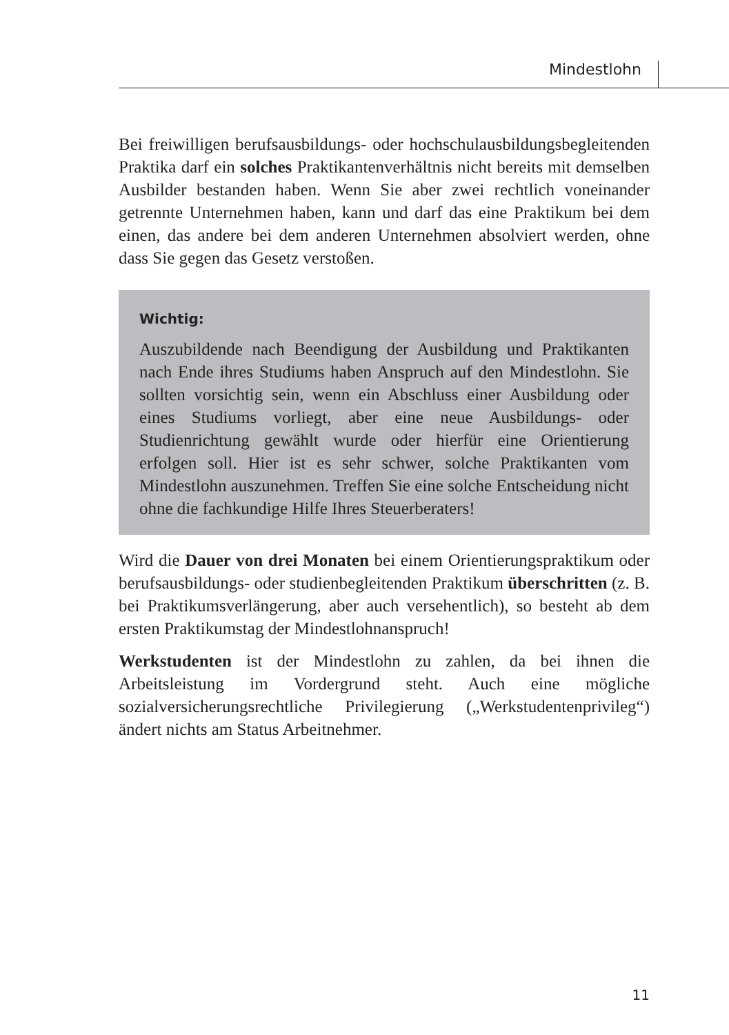Mindestlohn
Bei freiwilligen berufsausbildungs- oder hochschulausbildungsbegleitenden Praktika darf ein solches Praktikantenverhältnis nicht bereits mit demselben Ausbilder bestanden haben. Wenn Sie aber zwei rechtlich voneinander getrennte Unternehmen haben, kann und darf das eine Praktikum bei dem einen, das andere bei dem anderen Unternehmen absolviert werden, ohne dass Sie gegen das Gesetz verstoßen.
Wichtig:
Auszubildende nach Beendigung der Ausbildung und Praktikanten nach Ende ihres Studiums haben Anspruch auf den Mindestlohn. Sie sollten vorsichtig sein, wenn ein Abschluss einer Ausbildung oder eines Studiums vorliegt, aber eine neue Ausbildungs- oder Studienrichtung gewählt wurde oder hierfür eine Orientierung erfolgen soll. Hier ist es sehr schwer, solche Praktikanten vom Mindestlohn auszunehmen. Treffen Sie eine solche Entscheidung nicht ohne die fachkundige Hilfe Ihres Steuerberaters!
Wird die Dauer von drei Monaten bei einem Orientierungspraktikum oder berufsausbildungs- oder studienbegleitenden Praktikum überschritten (z. B. bei Praktikumsverlängerung, aber auch versehentlich), so besteht ab dem ersten Praktikumstag der Mindestlohnanspruch!
Werkstudenten ist der Mindestlohn zu zahlen, da bei ihnen die Arbeitsleistung im Vordergrund steht. Auch eine mögliche sozialversicherungsrechtliche Privilegierung („Werkstudentenprivileg“) ändert nichts am Status Arbeitnehmer.
11